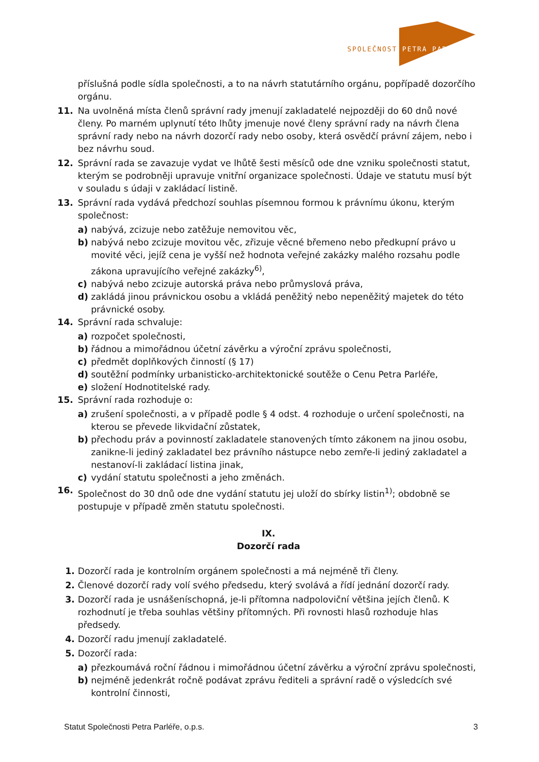SPOLEČNOST PETRA PARLÉŘE
příslušná podle sídla společnosti, a to na návrh statutárního orgánu, popřípadě dozorčího orgánu.
11. Na uvolněná místa členů správní rady jmenují zakladatelé nejpozději do 60 dnů nové členy. Po marném uplynutí této lhůty jmenuje nové členy správní rady na návrh člena správní rady nebo na návrh dozorčí rady nebo osoby, která osvědčí právní zájem, nebo i bez návrhu soud.
12. Správní rada se zavazuje vydat ve lhůtě šesti měsíců ode dne vzniku společnosti statut, kterým se podrobněji upravuje vnitřní organizace společnosti. Údaje ve statutu musí být v souladu s údaji v zakládací listině.
13. Správní rada vydává předchozí souhlas písemnou formou k právnímu úkonu, kterým společnost:
a) nabývá, zcizuje nebo zatěžuje nemovitou věc,
b) nabývá nebo zcizuje movitou věc, zřizuje věcné břemeno nebo předkupní právo u movité věci, jejíž cena je vyšší než hodnota veřejné zakázky malého rozsahu podle zákona upravujícího veřejné zakázky<sup>6)</sup>,
c) nabývá nebo zcizuje autorská práva nebo průmyslová práva,
d) zakládá jinou právnickou osobu a vkládá peněžitý nebo nepeněžitý majetek do této právnické osoby.
14. Správní rada schvaluje:
a) rozpočet společnosti,
b) řádnou a mimořádnou účetní závěrku a výroční zprávu společnosti,
c) předmět doplňkových činností (§ 17)
d) soutěžní podmínky urbanisticko-architektonické soutěže o Cenu Petra Parléře,
e) složení Hodnotitelské rady.
15. Správní rada rozhoduje o:
a) zrušení společnosti, a v případě podle § 4 odst. 4 rozhoduje o určení společnosti, na kterou se převede likvidační zůstatek,
b) přechodu práv a povinností zakladatele stanovených tímto zákonem na jinou osobu, zanikne-li jediný zakladatel bez právního nástupce nebo zemře-li jediný zakladatel a nestanoví-li zakládací listina jinak,
c) vydání statutu společnosti a jeho změnách.
16. Společnost do 30 dnů ode dne vydání statutu jej uloží do sbírky listin<sup>1)</sup>; obdobně se postupuje v případě změn statutu společnosti.
IX.
Dozorčí rada
1. Dozorčí rada je kontrolním orgánem společnosti a má nejméně tři členy.
2. Členové dozorčí rady volí svého předsedu, který svolává a řídí jednání dozorčí rady.
3. Dozorčí rada je usnášeníschopná, je-li přítomna nadpoloviční většina jejích členů. K rozhodnutí je třeba souhlas většiny přítomných. Při rovnosti hlasů rozhoduje hlas předsedy.
4. Dozorčí radu jmenují zakladatelé.
5. Dozorčí rada:
a) přezkoumává roční řádnou i mimořádnou účetní závěrku a výroční zprávu společnosti,
b) nejméně jedenkrát ročně podávat zprávu řediteli a správní radě o výsledcích své kontrolní činnosti,
Statut Společnosti Petra Parléře, o.p.s. 3